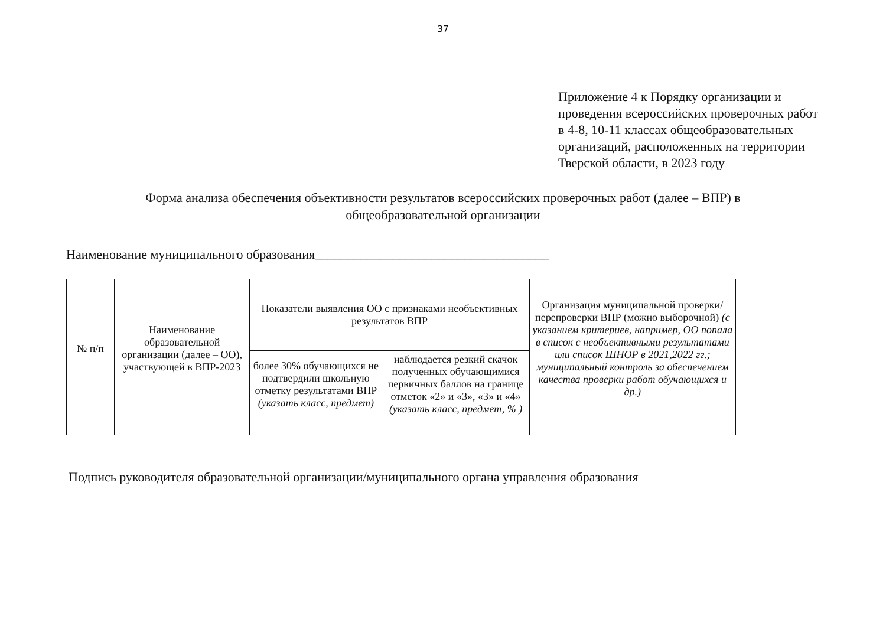37
Приложение 4 к Порядку организации и проведения всероссийских проверочных работ в 4-8, 10-11 классах общеобразовательных организаций, расположенных на территории Тверской области, в 2023 году
Форма анализа обеспечения объективности результатов всероссийских проверочных работ (далее – ВПР) в общеобразовательной организации
Наименование муниципального образования____________________________________
| № п/п | Наименование образовательной организации (далее – ОО), участвующей в ВПР-2023 | Показатели выявления ОО с признаками необъективных результатов ВПР | | Организация муниципальной проверки/перепроверки ВПР (можно выборочной) (с указанием критериев, например, ОО попала в список с необъективными результатами или список ШНОР в 2021,2022 гг.; муниципальный контроль за обеспечением качества проверки работ обучающихся и др.) |
| --- | --- | --- | --- | --- |
| | | более 30% обучающихся не подтвердили школьную отметку результатами ВПР (указать класс, предмет) | наблюдается резкий скачок полученных обучающимися первичных баллов на границе отметок «2» и «3», «3» и «4» (указать класс, предмет, % ) | |
Подпись руководителя образовательной организации/муниципального органа управления образования